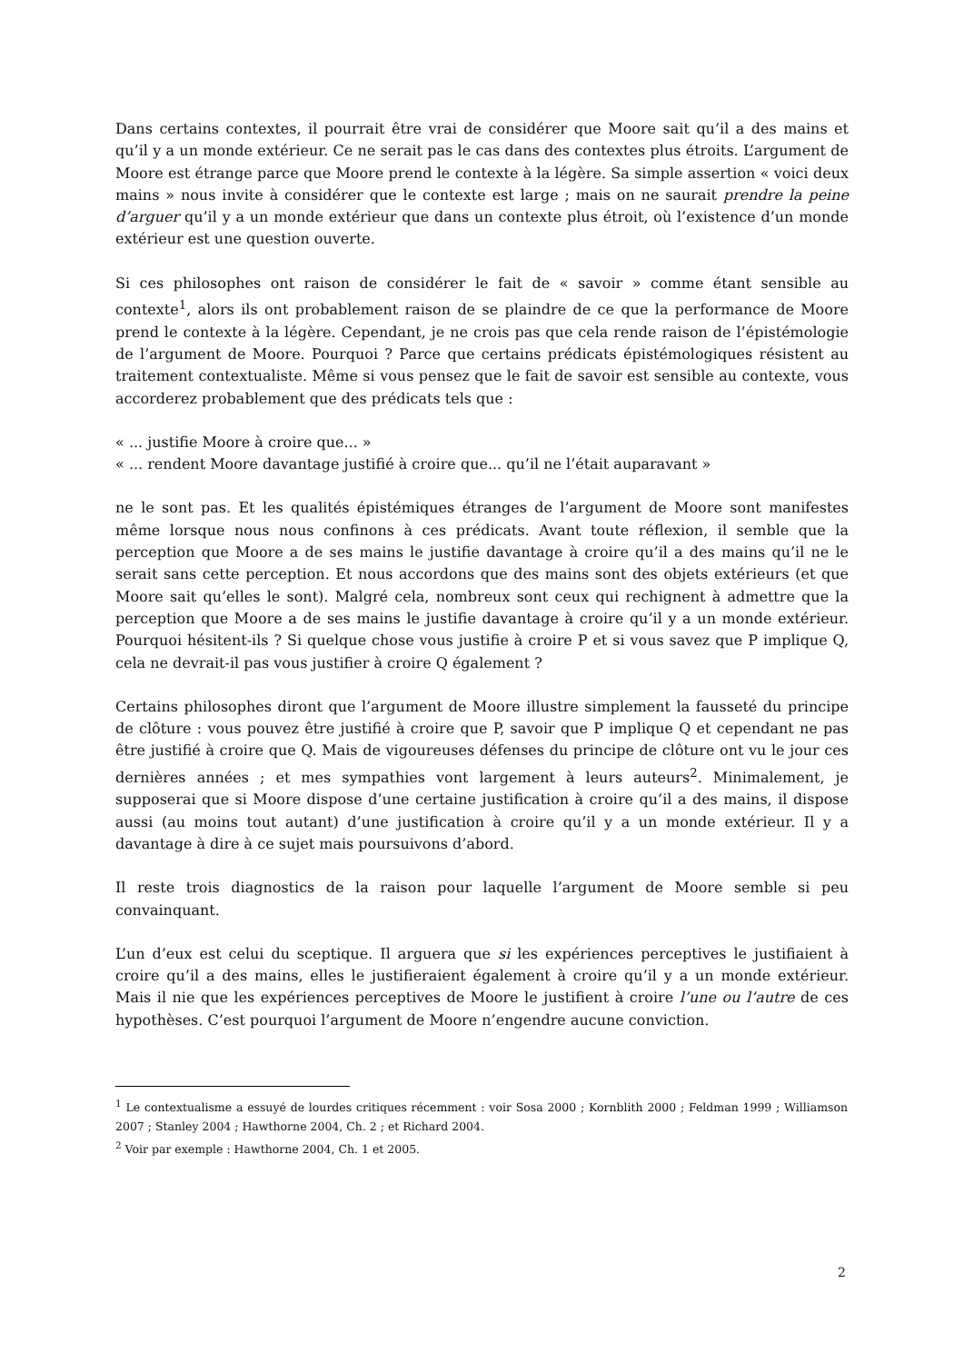Dans certains contextes, il pourrait être vrai de considérer que Moore sait qu’il a des mains et qu’il y a un monde extérieur. Ce ne serait pas le cas dans des contextes plus étroits. L’argument de Moore est étrange parce que Moore prend le contexte à la légère. Sa simple assertion « voici deux mains » nous invite à considérer que le contexte est large ; mais on ne saurait prendre la peine d’arguer qu’il y a un monde extérieur que dans un contexte plus étroit, où l’existence d’un monde extérieur est une question ouverte.
Si ces philosophes ont raison de considérer le fait de « savoir » comme étant sensible au contexte<sup>1</sup>, alors ils ont probablement raison de se plaindre de ce que la performance de Moore prend le contexte à la légère. Cependant, je ne crois pas que cela rende raison de l’épistémologie de l’argument de Moore. Pourquoi ? Parce que certains prédicats épistémologiques résistent au traitement contextualiste. Même si vous pensez que le fait de savoir est sensible au contexte, vous accorderez probablement que des prédicats tels que :
« ... justifie Moore à croire que... »
« ... rendent Moore davantage justifié à croire que... qu’il ne l’était auparavant »
ne le sont pas. Et les qualités épistémiques étranges de l’argument de Moore sont manifestes même lorsque nous nous confinons à ces prédicats. Avant toute réflexion, il semble que la perception que Moore a de ses mains le justifie davantage à croire qu’il a des mains qu’il ne le serait sans cette perception. Et nous accordons que des mains sont des objets extérieurs (et que Moore sait qu’elles le sont). Malgré cela, nombreux sont ceux qui rechignent à admettre que la perception que Moore a de ses mains le justifie davantage à croire qu’il y a un monde extérieur. Pourquoi hésitent-ils ? Si quelque chose vous justifie à croire P et si vous savez que P implique Q, cela ne devrait-il pas vous justifier à croire Q également ?
Certains philosophes diront que l’argument de Moore illustre simplement la fausseté du principe de clôture : vous pouvez être justifié à croire que P, savoir que P implique Q et cependant ne pas être justifié à croire que Q. Mais de vigoureuses défenses du principe de clôture ont vu le jour ces dernières années ; et mes sympathies vont largement à leurs auteurs<sup>2</sup>. Minimalement, je supposerai que si Moore dispose d’une certaine justification à croire qu’il a des mains, il dispose aussi (au moins tout autant) d’une justification à croire qu’il y a un monde extérieur. Il y a davantage à dire à ce sujet mais poursuivons d’abord.
Il reste trois diagnostics de la raison pour laquelle l’argument de Moore semble si peu convainquant.
L’un d’eux est celui du sceptique. Il arguera que si les expériences perceptives le justifiaient à croire qu’il a des mains, elles le justifieraient également à croire qu’il y a un monde extérieur. Mais il nie que les expériences perceptives de Moore le justifient à croire l’une ou l’autre de ces hypothèses. C’est pourquoi l’argument de Moore n’engendre aucune conviction.
<sup>1</sup> Le contextualisme a essuyé de lourdes critiques récemment : voir Sosa 2000 ; Kornblith 2000 ; Feldman 1999 ; Williamson 2007 ; Stanley 2004 ; Hawthorne 2004, Ch. 2 ; et Richard 2004.
<sup>2</sup> Voir par exemple : Hawthorne 2004, Ch. 1 et 2005.
2